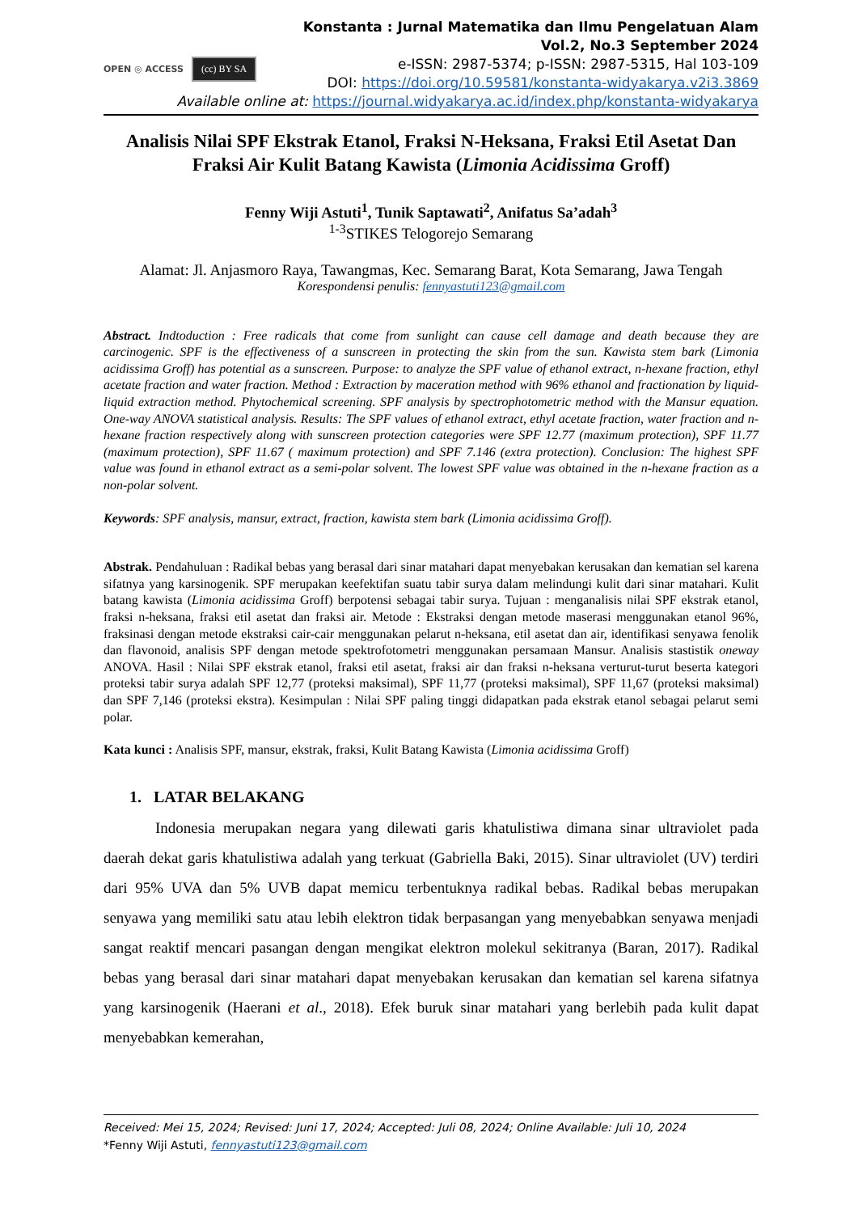OPEN ◎ ACCESS (cc) BY SA
Konstanta : Jurnal Matematika dan Ilmu Pengelatuan Alam
Vol.2, No.3 September 2024
e-ISSN: 2987-5374; p-ISSN: 2987-5315, Hal 103-109
DOI: https://doi.org/10.59581/konstanta-widyakarya.v2i3.3869
Available online at: https://journal.widyakarya.ac.id/index.php/konstanta-widyakarya
Analisis Nilai SPF Ekstrak Etanol, Fraksi N-Heksana, Fraksi Etil Asetat Dan Fraksi Air Kulit Batang Kawista (Limonia Acidissima Groff)
Fenny Wiji Astuti<sup>1</sup>, Tunik Saptawati<sup>2</sup>, Anifatus Sa’adah<sup>3</sup>
<sup>1-3</sup>STIKES Telogorejo Semarang
Alamat: Jl. Anjasmoro Raya, Tawangmas, Kec. Semarang Barat, Kota Semarang, Jawa Tengah
Korespondensi penulis: fennyastuti123@gmail.com
Abstract. Indtoduction : Free radicals that come from sunlight can cause cell damage and death because they are carcinogenic. SPF is the effectiveness of a sunscreen in protecting the skin from the sun. Kawista stem bark (Limonia acidissima Groff) has potential as a sunscreen. Purpose: to analyze the SPF value of ethanol extract, n-hexane fraction, ethyl acetate fraction and water fraction. Method : Extraction by maceration method with 96% ethanol and fractionation by liquid-liquid extraction method. Phytochemical screening. SPF analysis by spectrophotometric method with the Mansur equation. One-way ANOVA statistical analysis. Results: The SPF values of ethanol extract, ethyl acetate fraction, water fraction and n-hexane fraction respectively along with sunscreen protection categories were SPF 12.77 (maximum protection), SPF 11.77 (maximum protection), SPF 11.67 ( maximum protection) and SPF 7.146 (extra protection). Conclusion: The highest SPF value was found in ethanol extract as a semi-polar solvent. The lowest SPF value was obtained in the n-hexane fraction as a non-polar solvent.
Keywords: SPF analysis, mansur, extract, fraction, kawista stem bark (Limonia acidissima Groff).
Abstrak. Pendahuluan : Radikal bebas yang berasal dari sinar matahari dapat menyebakan kerusakan dan kematian sel karena sifatnya yang karsinogenik. SPF merupakan keefektifan suatu tabir surya dalam melindungi kulit dari sinar matahari. Kulit batang kawista (Limonia acidissima Groff) berpotensi sebagai tabir surya. Tujuan : menganalisis nilai SPF ekstrak etanol, fraksi n-heksana, fraksi etil asetat dan fraksi air. Metode : Ekstraksi dengan metode maserasi menggunakan etanol 96%, fraksinasi dengan metode ekstraksi cair-cair menggunakan pelarut n-heksana, etil asetat dan air, identifikasi senyawa fenolik dan flavonoid, analisis SPF dengan metode spektrofotometri menggunakan persamaan Mansur. Analisis stastistik oneway ANOVA. Hasil : Nilai SPF ekstrak etanol, fraksi etil asetat, fraksi air dan fraksi n-heksana verturut-turut beserta kategori proteksi tabir surya adalah SPF 12,77 (proteksi maksimal), SPF 11,77 (proteksi maksimal), SPF 11,67 (proteksi maksimal) dan SPF 7,146 (proteksi ekstra). Kesimpulan : Nilai SPF paling tinggi didapatkan pada ekstrak etanol sebagai pelarut semi polar.
Kata kunci : Analisis SPF, mansur, ekstrak, fraksi, Kulit Batang Kawista (Limonia acidissima Groff)
1. LATAR BELAKANG
Indonesia merupakan negara yang dilewati garis khatulistiwa dimana sinar ultraviolet pada daerah dekat garis khatulistiwa adalah yang terkuat (Gabriella Baki, 2015). Sinar ultraviolet (UV) terdiri dari 95% UVA dan 5% UVB dapat memicu terbentuknya radikal bebas. Radikal bebas merupakan senyawa yang memiliki satu atau lebih elektron tidak berpasangan yang menyebabkan senyawa menjadi sangat reaktif mencari pasangan dengan mengikat elektron molekul sekitranya (Baran, 2017). Radikal bebas yang berasal dari sinar matahari dapat menyebakan kerusakan dan kematian sel karena sifatnya yang karsinogenik (Haerani et al., 2018). Efek buruk sinar matahari yang berlebih pada kulit dapat menyebabkan kemerahan,
Received: Mei 15, 2024; Revised: Juni 17, 2024; Accepted: Juli 08, 2024; Online Available: Juli 10, 2024
*Fenny Wiji Astuti, fennyastuti123@gmail.com